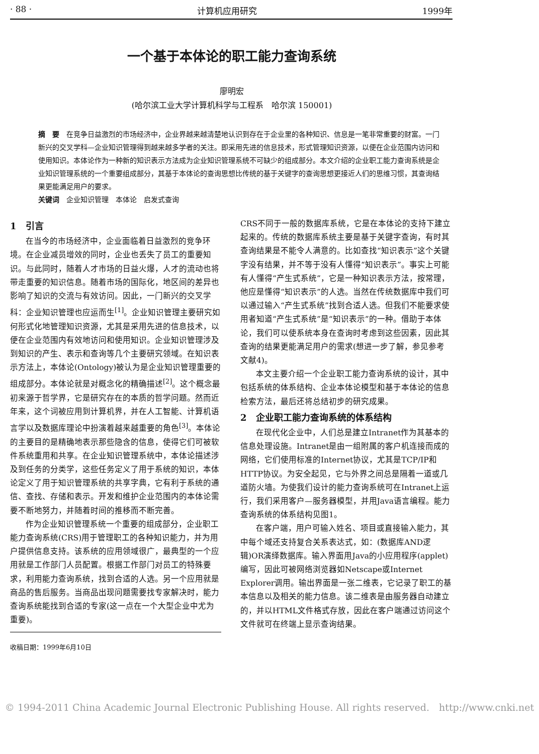· 88 · 计算机应用研究 1999年
一个基于本体论的职工能力查询系统
廖明宏
(哈尔滨工业大学计算机科学与工程系　哈尔滨 150001)
摘　要　在竞争日益激烈的市场经济中，企业界越来越清楚地认识到存在于企业里的各种知识、信息是一笔非常重要的财富。一门新兴的交叉学科—企业知识管理得到越来越多学者的关注。即采用先进的信息技术，形式管理知识资源，以便在企业范围内访问和使用知识。本体论作为一种新的知识表示方法成为企业知识管理系统不可缺少的组成部分。本文介绍的企业职工能力查询系统是企业知识管理系统的一个重要组成部分，其基于本体论的查询思想比传统的基于关键字的查询思想更接近人们的思维习惯，其查询结果更能满足用户的要求。
关键词　企业知识管理　本体论　启发式查询
1　引言
在当今的市场经济中，企业面临着日益激烈的竞争环境。在企业减员增效的同时，企业也丢失了员工的重要知识。与此同时，随着人才市场的日益火爆，人才的流动也将带走重要的知识信息。随着市场的国际化，地区间的差异也影响了知识的交流与有效访问。因此，一门新兴的交叉学科：企业知识管理也应运而生<sup>[1]</sup>。企业知识管理主要研究如何形式化地管理知识资源，尤其是采用先进的信息技术，以便在企业范围内有效地访问和使用知识。企业知识管理涉及到知识的产生、表示和查询等几个主要研究领域。在知识表示方法上，本体论(Ontology)被认为是企业知识管理重要的组成部分。本体论就是对概念化的精确描述<sup>[2]</sup>。这个概念最初来源于哲学界，它是研究存在的本质的哲学问题。然而近年来，这个词被应用到计算机界，并在人工智能、计算机语言学以及数据库理论中扮演着越来越重要的角色<sup>[3]</sup>。本体论的主要目的是精确地表示那些隐含的信息，使得它们可被软件系统重用和共享。在企业知识管理系统中，本体论描述涉及到任务的分类学，这些任务定义了用于系统的知识，本体论定义了用于知识管理系统的共享字典，它有利于系统的通信、查找、存储和表示。开发和维护企业范围内的本体论需要不断地努力，并随着时间的推移而不断完善。
作为企业知识管理系统一个重要的组成部分，企业职工能力查询系统(CRS)用于管理职工的各种知识能力，并为用户提供信息支持。该系统的应用领域很广，最典型的一个应用就是工作部门人员配置。根据工作部门对员工的特殊要求，利用能力查询系统，找到合适的人选。另一个应用就是商品的售后服务。当商品出现问题需要找专家解决时，能力查询系统能找到合适的专家(这一点在一个大型企业中尤为重要)。
收稿日期：1999年6月10日
CRS不同于一般的数据库系统，它是在本体论的支持下建立起来的。传统的数据库系统主要是基于关键字查询，有时其查询结果是不能令人满意的。比如查找“知识表示”这个关键字没有结果，并不等于没有人懂得“知识表示”。事实上可能有人懂得“产生式系统”，它是一种知识表示方法，按常理，他应是懂得“知识表示”的人选。当然在传统数据库中我们可以通过输入“产生式系统”找到合适人选。但我们不能要求使用者知道“产生式系统”是“知识表示”的一种。借助于本体论，我们可以使系统本身在查询时考虑到这些因素，因此其查询的结果更能满足用户的需求(想进一步了解，参见参考文献4)。
本文主要介绍一个企业职工能力查询系统的设计，其中包括系统的体系结构、企业本体论模型和基于本体论的信息检索方法，最后还将总结初步的研究成果。
2　企业职工能力查询系统的体系结构
在现代化企业中，人们总是建立Intranet作为其基本的信息处理设施。Intranet是由一组附属的客户机连接而成的网络，它们使用标准的Internet协议，尤其是TCP/IP和HTTP协议。为安全起见，它与外界之间总是隔着一道或几道防火墙。为使我们设计的能力查询系统可在Intranet上运行，我们采用客户—服务器模型，并用Java语言编程。能力查询系统的体系结构见图1。
在客户端，用户可输入姓名、项目或直接输入能力，其中每个域还支持复合关系表达式，如：(数据库AND逻辑)OR演绎数据库。输入界面用Java的小应用程序(applet)编写，因此可被网络浏览器如Netscape或Internet Explorer调用。输出界面是一张二维表，它记录了职工的基本信息以及相关的能力信息。该二维表是由服务器自动建立的，并以HTML文件格式存放，因此在客户端通过访问这个文件就可在终端上显示查询结果。
© 1994-2011 China Academic Journal Electronic Publishing House. All rights reserved.　http://www.cnki.net